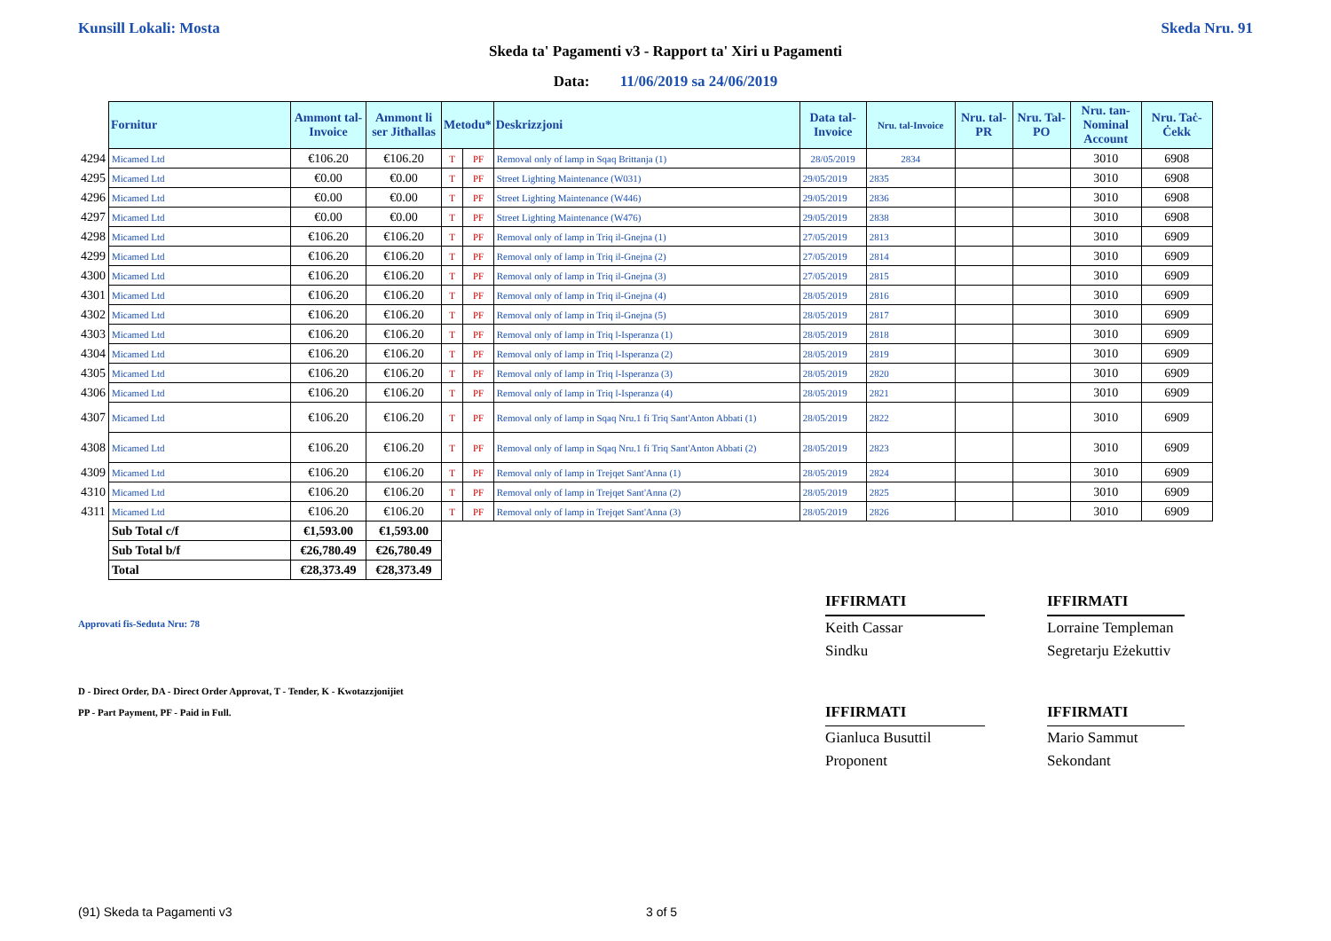Kunsill Lokali: Mosta Skeda Nru. 91
Skeda ta' Pagamenti v3 - Rapport ta' Xiri u Pagamenti
Data: 11/06/2019 sa 24/06/2019
| | Fornitur | Ammont tal-Invoice | Ammont li ser Jitħallas | Metodu* | | Deskrizzjoni | Data tal-Invoice | Nru. tal-Invoice | Nru. tal-PR | Nru. Tal-PO | Nru. tan-Nominal Account | Nru. Taċ-Ċekk |
| --- | --- | --- | --- | --- | --- | --- | --- | --- | --- | --- | --- | --- |
| 4294 | Micamed Ltd | €106.20 | €106.20 | T | PF | Removal only of lamp in Sqaq Brittanja (1) | 28/05/2019 | 2834 | | | 3010 | 6908 |
| 4295 | Micamed Ltd | €0.00 | €0.00 | T | PF | Street Lighting Maintenance (W031) | 29/05/2019 | 2835 | | | 3010 | 6908 |
| 4296 | Micamed Ltd | €0.00 | €0.00 | T | PF | Street Lighting Maintenance (W446) | 29/05/2019 | 2836 | | | 3010 | 6908 |
| 4297 | Micamed Ltd | €0.00 | €0.00 | T | PF | Street Lighting Maintenance (W476) | 29/05/2019 | 2838 | | | 3010 | 6908 |
| 4298 | Micamed Ltd | €106.20 | €106.20 | T | PF | Removal only of lamp in Triq il-Gnejna (1) | 27/05/2019 | 2813 | | | 3010 | 6909 |
| 4299 | Micamed Ltd | €106.20 | €106.20 | T | PF | Removal only of lamp in Triq il-Gnejna (2) | 27/05/2019 | 2814 | | | 3010 | 6909 |
| 4300 | Micamed Ltd | €106.20 | €106.20 | T | PF | Removal only of lamp in Triq il-Gnejna (3) | 27/05/2019 | 2815 | | | 3010 | 6909 |
| 4301 | Micamed Ltd | €106.20 | €106.20 | T | PF | Removal only of lamp in Triq il-Gnejna (4) | 28/05/2019 | 2816 | | | 3010 | 6909 |
| 4302 | Micamed Ltd | €106.20 | €106.20 | T | PF | Removal only of lamp in Triq il-Gnejna (5) | 28/05/2019 | 2817 | | | 3010 | 6909 |
| 4303 | Micamed Ltd | €106.20 | €106.20 | T | PF | Removal only of lamp in Triq l-Isperanza (1) | 28/05/2019 | 2818 | | | 3010 | 6909 |
| 4304 | Micamed Ltd | €106.20 | €106.20 | T | PF | Removal only of lamp in Triq l-Isperanza (2) | 28/05/2019 | 2819 | | | 3010 | 6909 |
| 4305 | Micamed Ltd | €106.20 | €106.20 | T | PF | Removal only of lamp in Triq l-Isperanza (3) | 28/05/2019 | 2820 | | | 3010 | 6909 |
| 4306 | Micamed Ltd | €106.20 | €106.20 | T | PF | Removal only of lamp in Triq l-Isperanza (4) | 28/05/2019 | 2821 | | | 3010 | 6909 |
| 4307 | Micamed Ltd | €106.20 | €106.20 | T | PF | Removal only of lamp in Sqaq Nru.1 fi Triq Sant'Anton Abbati (1) | 28/05/2019 | 2822 | | | 3010 | 6909 |
| 4308 | Micamed Ltd | €106.20 | €106.20 | T | PF | Removal only of lamp in Sqaq Nru.1 fi Triq Sant'Anton Abbati (2) | 28/05/2019 | 2823 | | | 3010 | 6909 |
| 4309 | Micamed Ltd | €106.20 | €106.20 | T | PF | Removal only of lamp in Trejqet Sant'Anna (1) | 28/05/2019 | 2824 | | | 3010 | 6909 |
| 4310 | Micamed Ltd | €106.20 | €106.20 | T | PF | Removal only of lamp in Trejqet Sant'Anna (2) | 28/05/2019 | 2825 | | | 3010 | 6909 |
| 4311 | Micamed Ltd | €106.20 | €106.20 | T | PF | Removal only of lamp in Trejqet Sant'Anna (3) | 28/05/2019 | 2826 | | | 3010 | 6909 |
| | Sub Total c/f | €1,593.00 | €1,593.00 | | | | | | | | | |
| | Sub Total b/f | €26,780.49 | €26,780.49 | | | | | | | | | |
| | Total | €28,373.49 | €28,373.49 | | | | | | | | | |
Approvati fis-Seduta Nru: 78
D - Direct Order, DA - Direct Order Approvat, T - Tender, K - Kwotazzjonijiet
PP - Part Payment, PF - Paid in Full.
IFFIRMATI
Keith Cassar
Sindku
IFFIRMATI
Lorraine Templeman
Segretarju Eżekuttiv
IFFIRMATI
Gianluca Busuttil
Proponent
IFFIRMATI
Mario Sammut
Sekondant
(91) Skeda ta Pagamenti v3 3 of 5